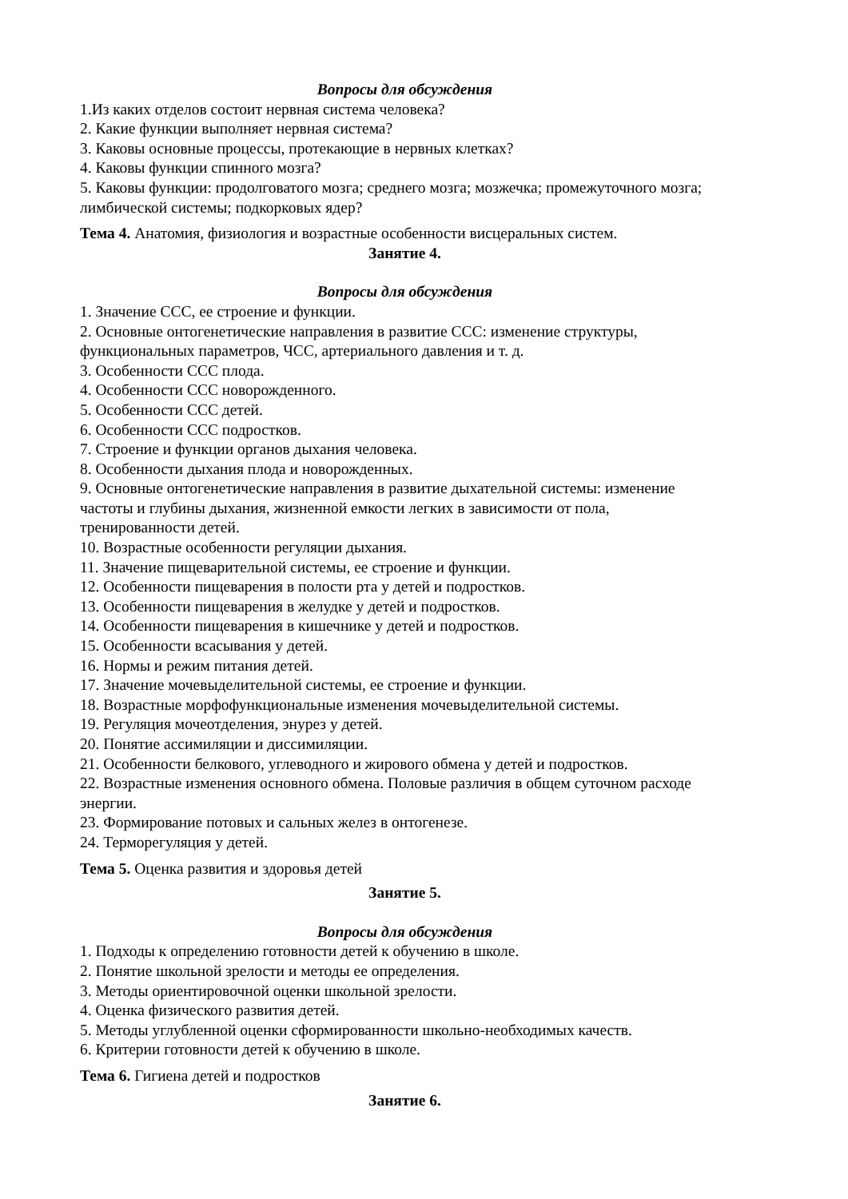Вопросы для обсуждения
1.Из каких отделов состоит нервная система человека?
2. Какие функции выполняет нервная система?
3. Каковы основные процессы, протекающие в нервных клетках?
4. Каковы функции спинного мозга?
5. Каковы функции: продолговатого мозга; среднего мозга; мозжечка; промежуточного мозга; лимбической системы; подкорковых ядер?
Тема 4. Анатомия, физиология и возрастные особенности висцеральных систем.
Занятие 4.
Вопросы для обсуждения
1. Значение ССС, ее строение и функции.
2. Основные онтогенетические направления в развитие ССС: изменение структуры, функциональных параметров, ЧСС, артериального давления и т. д.
3. Особенности ССС плода.
4. Особенности ССС новорожденного.
5. Особенности ССС детей.
6. Особенности ССС подростков.
7. Строение и функции органов дыхания человека.
8. Особенности дыхания плода и новорожденных.
9. Основные онтогенетические направления в развитие дыхательной системы: изменение частоты и глубины дыхания, жизненной емкости легких в зависимости от пола, тренированности детей.
10. Возрастные особенности регуляции дыхания.
11. Значение пищеварительной системы, ее строение и функции.
12. Особенности пищеварения в полости рта у детей и подростков.
13. Особенности пищеварения в желудке у детей и подростков.
14. Особенности пищеварения в кишечнике у детей и подростков.
15. Особенности всасывания у детей.
16. Нормы и режим питания детей.
17. Значение мочевыделительной системы, ее строение и функции.
18. Возрастные морфофункциональные изменения мочевыделительной системы.
19. Регуляция мочеотделения, энурез у детей.
20. Понятие ассимиляции и диссимиляции.
21. Особенности белкового, углеводного и жирового обмена у детей и подростков.
22. Возрастные изменения основного обмена. Половые различия в общем суточном расходе энергии.
23. Формирование потовых и сальных желез в онтогенезе.
24. Терморегуляция у детей.
Тема 5. Оценка развития и здоровья детей
Занятие 5.
Вопросы для обсуждения
1. Подходы к определению готовности детей к обучению в школе.
2. Понятие школьной зрелости и методы ее определения.
3. Методы ориентировочной оценки школьной зрелости.
4. Оценка физического развития детей.
5. Методы углубленной оценки сформированности школьно-необходимых качеств.
6. Критерии готовности детей к обучению в школе.
Тема 6. Гигиена детей и подростков
Занятие 6.